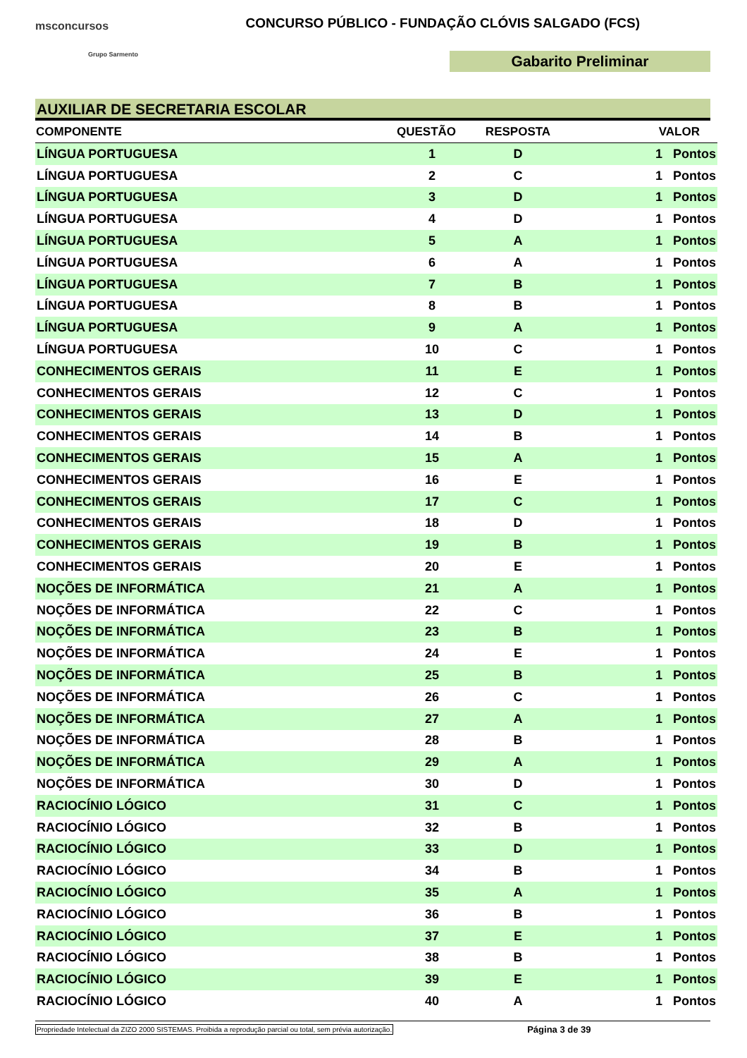msconcursos
Grupo Sarmento
CONCURSO PÚBLICO - FUNDAÇÃO CLÓVIS SALGADO (FCS)
Gabarito Preliminar
AUXILIAR DE SECRETARIA ESCOLAR
| COMPONENTE | QUESTÃO | RESPOSTA | VALOR |
| --- | --- | --- | --- |
| LÍNGUA PORTUGUESA | 1 | D | 1 Pontos |
| LÍNGUA PORTUGUESA | 2 | C | 1 Pontos |
| LÍNGUA PORTUGUESA | 3 | D | 1 Pontos |
| LÍNGUA PORTUGUESA | 4 | D | 1 Pontos |
| LÍNGUA PORTUGUESA | 5 | A | 1 Pontos |
| LÍNGUA PORTUGUESA | 6 | A | 1 Pontos |
| LÍNGUA PORTUGUESA | 7 | B | 1 Pontos |
| LÍNGUA PORTUGUESA | 8 | B | 1 Pontos |
| LÍNGUA PORTUGUESA | 9 | A | 1 Pontos |
| LÍNGUA PORTUGUESA | 10 | C | 1 Pontos |
| CONHECIMENTOS GERAIS | 11 | E | 1 Pontos |
| CONHECIMENTOS GERAIS | 12 | C | 1 Pontos |
| CONHECIMENTOS GERAIS | 13 | D | 1 Pontos |
| CONHECIMENTOS GERAIS | 14 | B | 1 Pontos |
| CONHECIMENTOS GERAIS | 15 | A | 1 Pontos |
| CONHECIMENTOS GERAIS | 16 | E | 1 Pontos |
| CONHECIMENTOS GERAIS | 17 | C | 1 Pontos |
| CONHECIMENTOS GERAIS | 18 | D | 1 Pontos |
| CONHECIMENTOS GERAIS | 19 | B | 1 Pontos |
| CONHECIMENTOS GERAIS | 20 | E | 1 Pontos |
| NOÇÕES DE INFORMÁTICA | 21 | A | 1 Pontos |
| NOÇÕES DE INFORMÁTICA | 22 | C | 1 Pontos |
| NOÇÕES DE INFORMÁTICA | 23 | B | 1 Pontos |
| NOÇÕES DE INFORMÁTICA | 24 | E | 1 Pontos |
| NOÇÕES DE INFORMÁTICA | 25 | B | 1 Pontos |
| NOÇÕES DE INFORMÁTICA | 26 | C | 1 Pontos |
| NOÇÕES DE INFORMÁTICA | 27 | A | 1 Pontos |
| NOÇÕES DE INFORMÁTICA | 28 | B | 1 Pontos |
| NOÇÕES DE INFORMÁTICA | 29 | A | 1 Pontos |
| NOÇÕES DE INFORMÁTICA | 30 | D | 1 Pontos |
| RACIOCÍNIO LÓGICO | 31 | C | 1 Pontos |
| RACIOCÍNIO LÓGICO | 32 | B | 1 Pontos |
| RACIOCÍNIO LÓGICO | 33 | D | 1 Pontos |
| RACIOCÍNIO LÓGICO | 34 | B | 1 Pontos |
| RACIOCÍNIO LÓGICO | 35 | A | 1 Pontos |
| RACIOCÍNIO LÓGICO | 36 | B | 1 Pontos |
| RACIOCÍNIO LÓGICO | 37 | E | 1 Pontos |
| RACIOCÍNIO LÓGICO | 38 | B | 1 Pontos |
| RACIOCÍNIO LÓGICO | 39 | E | 1 Pontos |
| RACIOCÍNIO LÓGICO | 40 | A | 1 Pontos |
Propriedade Intelectual da ZIZO 2000 SISTEMAS. Proibida a reprodução parcial ou total, sem prévia autorização. Página 3 de 39